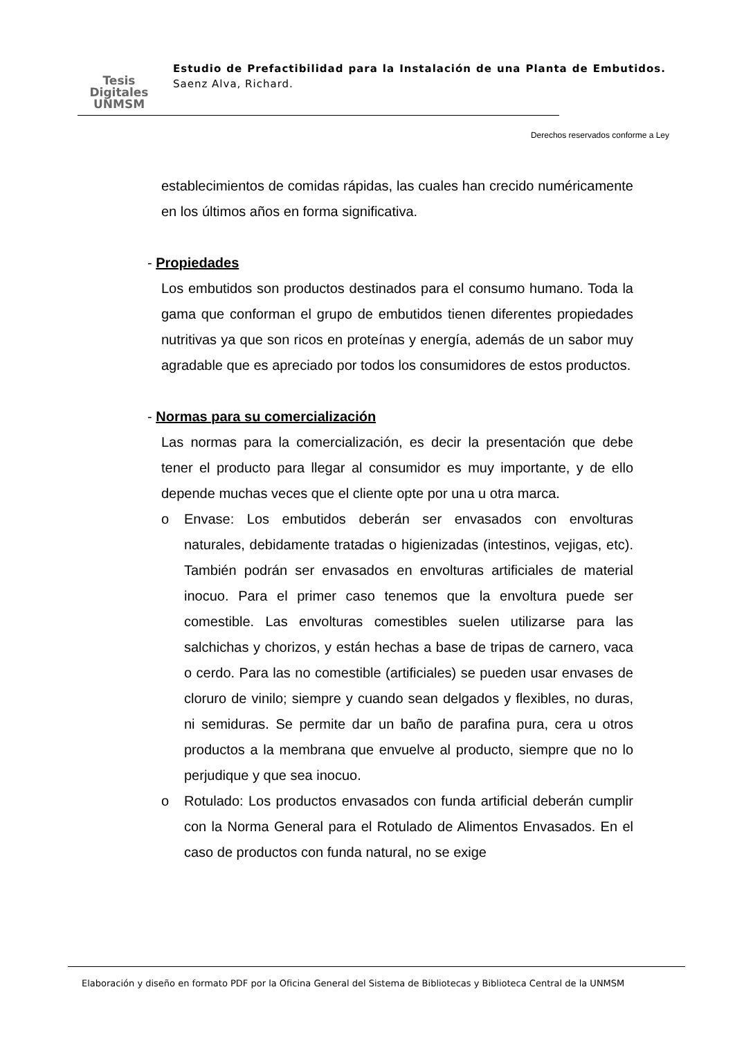Tesis
Digitales
UNMSM
Estudio de Prefactibilidad para la Instalación de una Planta de Embutidos. Saenz Alva, Richard.
Derechos reservados conforme a Ley
establecimientos de comidas rápidas, las cuales han crecido numéricamente en los últimos años en forma significativa.
- Propiedades
Los embutidos son productos destinados para el consumo humano. Toda la gama que conforman el grupo de embutidos tienen diferentes propiedades nutritivas ya que son ricos en proteínas y energía, además de un sabor muy agradable que es apreciado por todos los consumidores de estos productos.
- Normas para su comercialización
Las normas para la comercialización, es decir la presentación que debe tener el producto para llegar al consumidor es muy importante, y de ello depende muchas veces que el cliente opte por una u otra marca.
o Envase: Los embutidos deberán ser envasados con envolturas naturales, debidamente tratadas o higienizadas (intestinos, vejigas, etc). También podrán ser envasados en envolturas artificiales de material inocuo. Para el primer caso tenemos que la envoltura puede ser comestible. Las envolturas comestibles suelen utilizarse para las salchichas y chorizos, y están hechas a base de tripas de carnero, vaca o cerdo. Para las no comestible (artificiales) se pueden usar envases de cloruro de vinilo; siempre y cuando sean delgados y flexibles, no duras, ni semiduras. Se permite dar un baño de parafina pura, cera u otros productos a la membrana que envuelve al producto, siempre que no lo perjudique y que sea inocuo.
o Rotulado: Los productos envasados con funda artificial deberán cumplir con la Norma General para el Rotulado de Alimentos Envasados. En el caso de productos con funda natural, no se exige
Elaboración y diseño en formato PDF por la Oficina General del Sistema de Bibliotecas y Biblioteca Central de la UNMSM